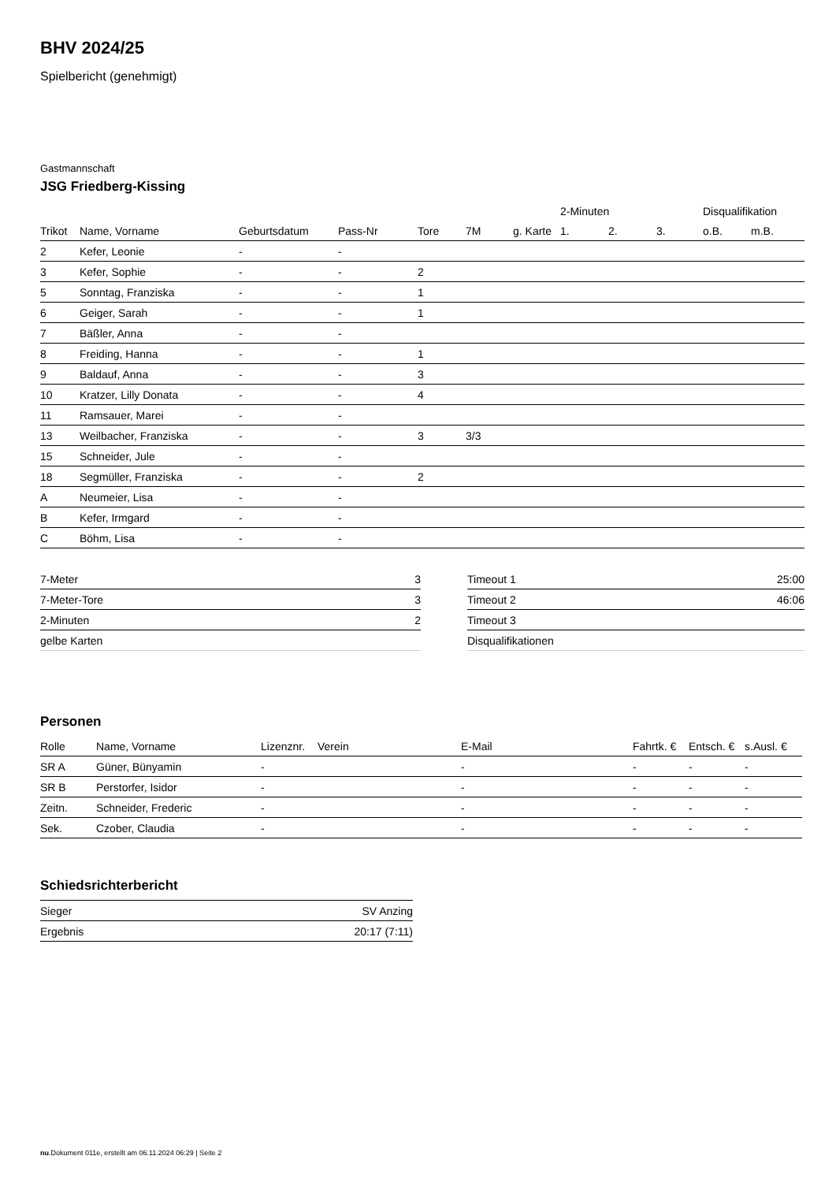BHV 2024/25
Spielbericht (genehmigt)
Gastmannschaft
JSG Friedberg-Kissing
| | | | | | | | 2-Minuten | | | Disqualifikation | |
| --- | --- | --- | --- | --- | --- | --- | --- | --- | --- | --- | --- |
| Trikot | Name, Vorname | Geburtsdatum | Pass-Nr | Tore | 7M | g. Karte | 1. | 2. | 3. | o.B. | m.B. |
| 2 | Kefer, Leonie | - | - | | | | | | | | |
| 3 | Kefer, Sophie | - | - | 2 | | | | | | | |
| 5 | Sonntag, Franziska | - | - | 1 | | | | | | | |
| 6 | Geiger, Sarah | - | - | 1 | | | | | | | |
| 7 | Bäßler, Anna | - | - | | | | | | | | |
| 8 | Freiding, Hanna | - | - | 1 | | | | | | | |
| 9 | Baldauf, Anna | - | - | 3 | | | | | | | |
| 10 | Kratzer, Lilly Donata | - | - | 4 | | | | | | | |
| 11 | Ramsauer, Marei | - | - | | | | | | | | |
| 13 | Weilbacher, Franziska | - | - | 3 | 3/3 | | | | | | |
| 15 | Schneider, Jule | - | - | | | | | | | | |
| 18 | Segmüller, Franziska | - | - | 2 | | | | | | | |
| A | Neumeier, Lisa | - | - | | | | | | | | |
| B | Kefer, Irmgard | - | - | | | | | | | | |
| C | Böhm, Lisa | - | - | | | | | | | | |
| 7-Meter | 3 |
| 7-Meter-Tore | 3 |
| 2-Minuten | 2 |
| gelbe Karten | |
| Timeout 1 | 25:00 |
| Timeout 2 | 46:06 |
| Timeout 3 | |
| Disqualifikationen | |
Personen
| Rolle | Name, Vorname | Lizenznr. | Verein | E-Mail | Fahrtk. € | Entsch. € | s.Ausl. € |
| --- | --- | --- | --- | --- | --- | --- | --- |
| SR A | Güner, Bünyamin | - | | - | - | - | - |
| SR B | Perstorfer, Isidor | - | | - | - | - | - |
| Zeitn. | Schneider, Frederic | - | | - | - | - | - |
| Sek. | Czober, Claudia | - | | - | - | - | - |
Schiedsrichterbericht
| Sieger | SV Anzing |
| Ergebnis | 20:17 (7:11) |
nu.Dokument 011e, erstellt am 06.11.2024 06:29 | Seite 2